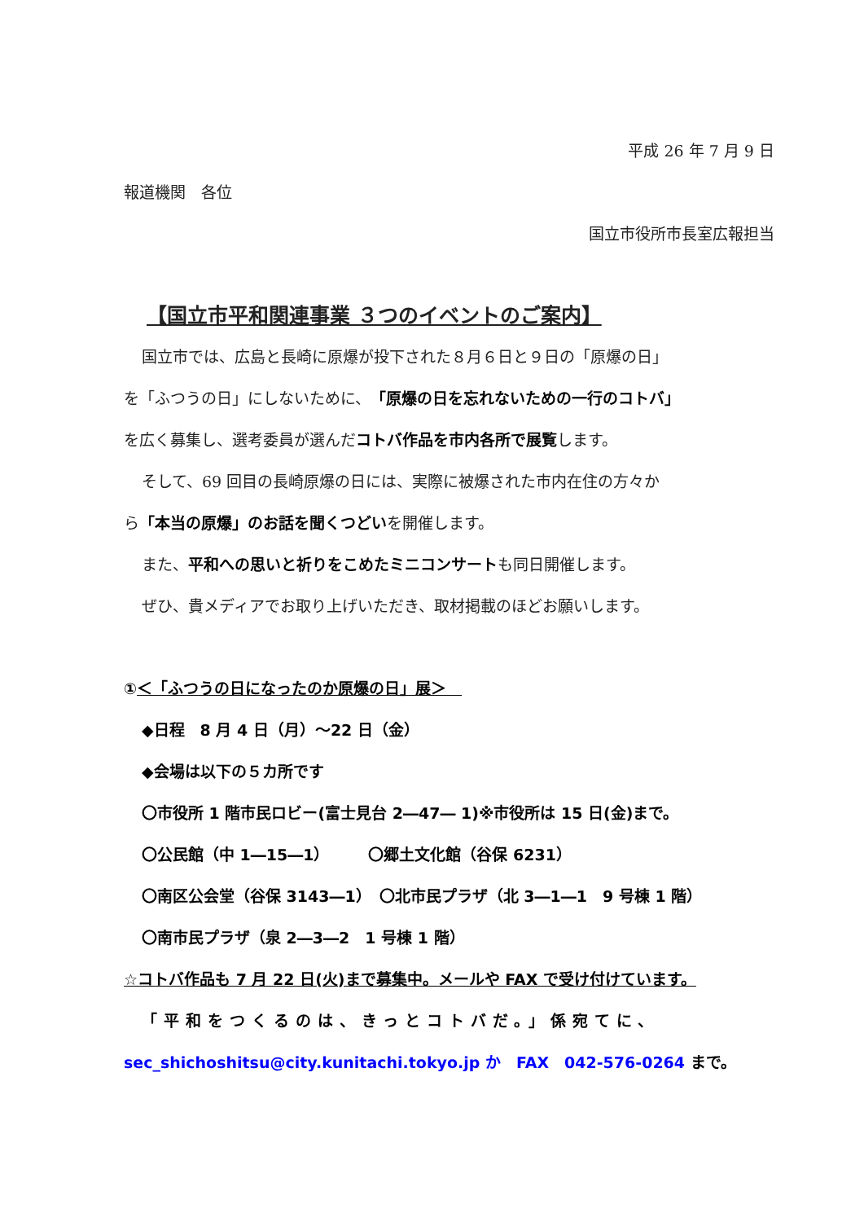平成 26 年 7 月 9 日
報道機関　各位
国立市役所市長室広報担当
【国立市平和関連事業 ３つのイベントのご案内】
国立市では、広島と長崎に原爆が投下された８月６日と９日の「原爆の日」
を「ふつうの日」にしないために、「原爆の日を忘れないための一行のコトバ」
を広く募集し、選考委員が選んだコトバ作品を市内各所で展覧します。
そして、69 回目の長崎原爆の日には、実際に被爆された市内在住の方々か
ら「本当の原爆」のお話を聞くつどいを開催します。
また、平和への思いと祈りをこめたミニコンサートも同日開催します。
ぜひ、貴メディアでお取り上げいただき、取材掲載のほどお願いします。
①＜「ふつうの日になったのか原爆の日」展＞　
◆日程　8 月 4 日（月）～22 日（金）
◆会場は以下の５カ所です
〇市役所 1 階市民ロビー(富士見台 2―47― 1)※市役所は 15 日(金)まで。
〇公民館（中 1―15―1）　　　〇郷土文化館（谷保 6231）
〇南区公会堂（谷保 3143―1）　〇北市民プラザ（北 3―1―1　9 号棟 1 階）
〇南市民プラザ（泉 2―3―2　1 号棟 1 階）
☆コトバ作品も 7 月 22 日(火)まで募集中。メールや FAX で受け付けています。
「平和をつくるのは、きっとコトバだ。」係宛てに、
sec_shichoshitsu@city.kunitachi.tokyo.jp か　FAX　042-576-0264 まで。